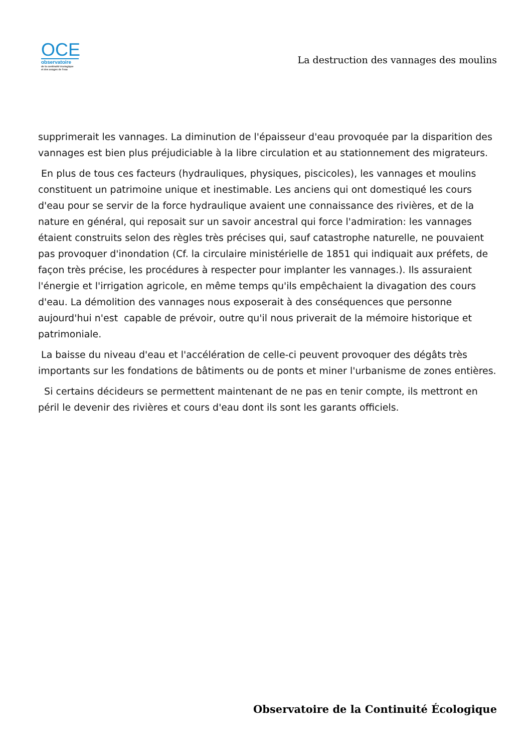OCE
observatoire
de la continuité écologique
et des usages de l'eau
La destruction des vannages des moulins
supprimerait les vannages. La diminution de l'épaisseur d'eau provoquée par la disparition des vannages est bien plus préjudiciable à la libre circulation et au stationnement des migrateurs.
En plus de tous ces facteurs (hydrauliques, physiques, piscicoles), les vannages et moulins constituent un patrimoine unique et inestimable. Les anciens qui ont domestiqué les cours d'eau pour se servir de la force hydraulique avaient une connaissance des rivières, et de la nature en général, qui reposait sur un savoir ancestral qui force l'admiration: les vannages étaient construits selon des règles très précises qui, sauf catastrophe naturelle, ne pouvaient pas provoquer d'inondation (Cf. la circulaire ministérielle de 1851 qui indiquait aux préfets, de façon très précise, les procédures à respecter pour implanter les vannages.). Ils assuraient l'énergie et l'irrigation agricole, en même temps qu'ils empêchaient la divagation des cours d'eau. La démolition des vannages nous exposerait à des conséquences que personne aujourd'hui n'est capable de prévoir, outre qu'il nous priverait de la mémoire historique et patrimoniale.
La baisse du niveau d'eau et l'accélération de celle-ci peuvent provoquer des dégâts très importants sur les fondations de bâtiments ou de ponts et miner l'urbanisme de zones entières.
Si certains décideurs se permettent maintenant de ne pas en tenir compte, ils mettront en péril le devenir des rivières et cours d'eau dont ils sont les garants officiels.
Observatoire de la Continuité Écologique